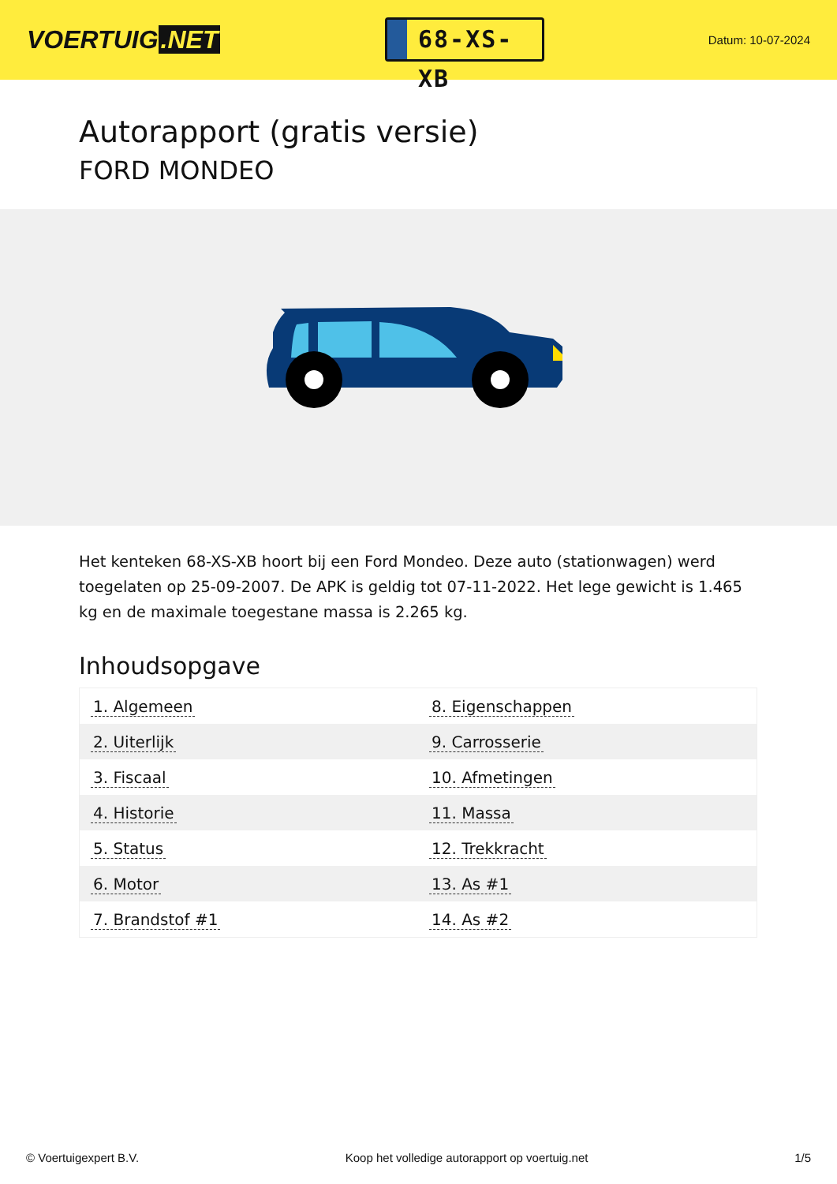VOERTUIG.NET
68-XS-XB
Datum: 10-07-2024
Autorapport (gratis versie)
FORD MONDEO
Het kenteken 68-XS-XB hoort bij een Ford Mondeo. Deze auto (stationwagen) werd toegelaten op 25-09-2007. De APK is geldig tot 07-11-2022. Het lege gewicht is 1.465 kg en de maximale toegestane massa is 2.265 kg.
Inhoudsopgave
| 1. Algemeen | 8. Eigenschappen |
| 2. Uiterlijk | 9. Carrosserie |
| 3. Fiscaal | 10. Afmetingen |
| 4. Historie | 11. Massa |
| 5. Status | 12. Trekkracht |
| 6. Motor | 13. As #1 |
| 7. Brandstof #1 | 14. As #2 |
© Voertuigexpert B.V. Koop het volledige autorapport op voertuig.net
1/5